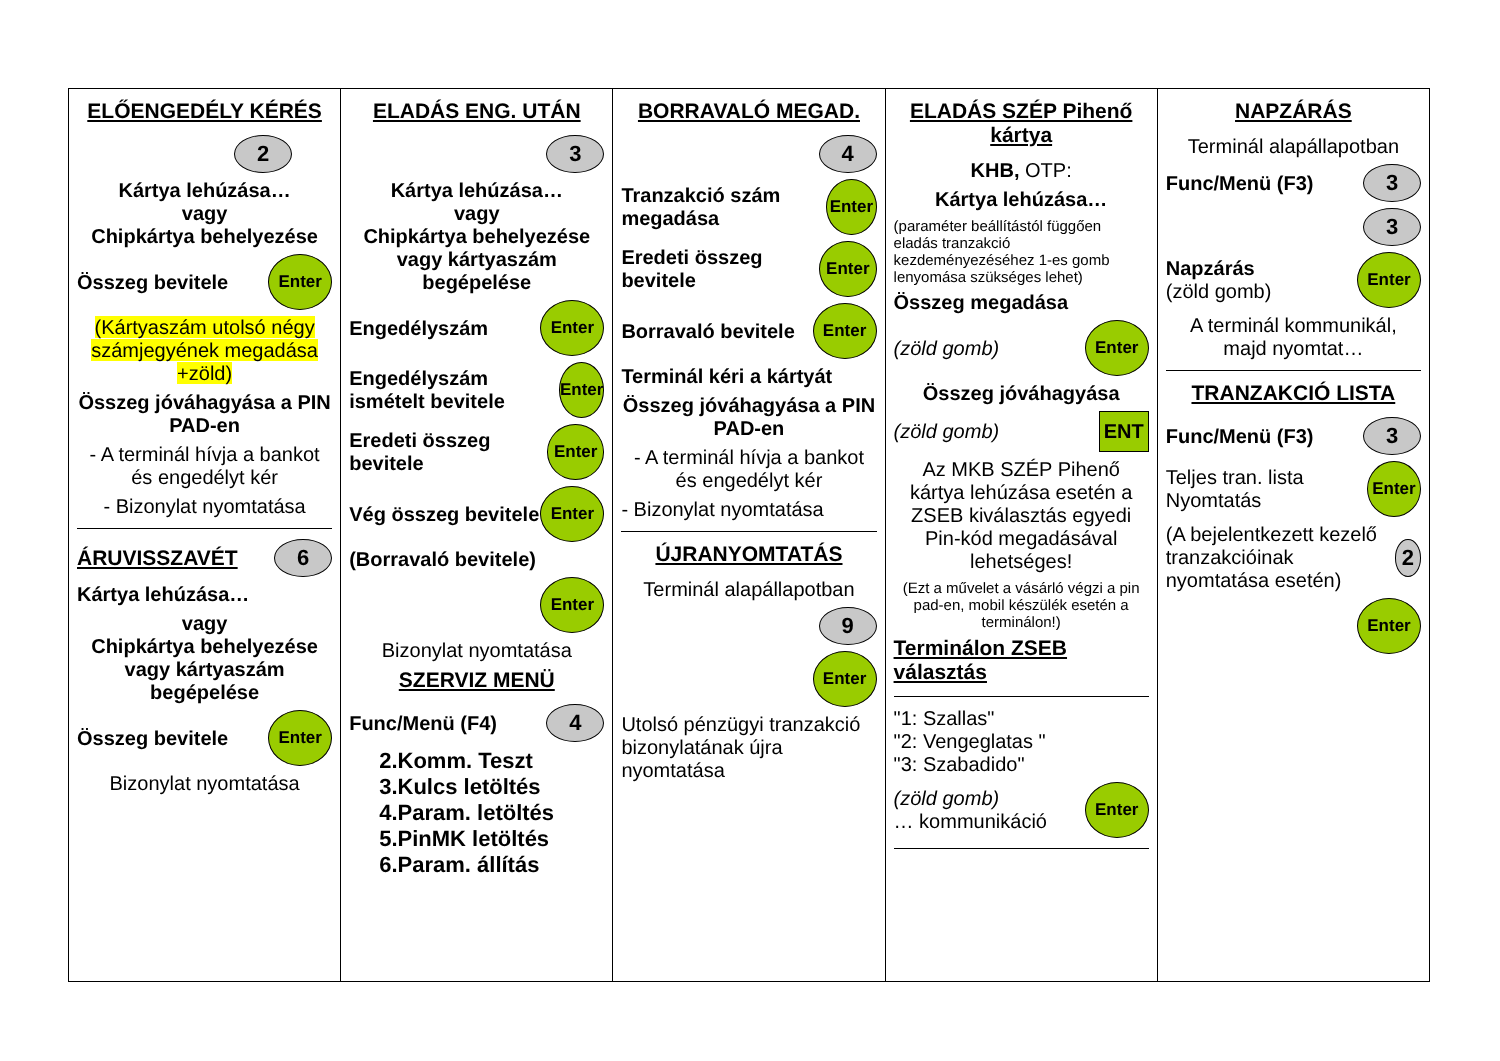| ELŐENGEDÉLY KÉRÉS 2 Kártya lehúzása… vagy Chipkártya behelyezése Összeg bevitele Enter (Kártyaszám utolsó négy számjegyének megadása +zöld) Összeg jóváhagyása a PIN PAD-en - A terminál hívja a bankot és engedélyt kér - Bizonylat nyomtatása ÁRUVISSZAVÉT 6 Kártya lehúzása… vagy Chipkártya behelyezése vagy kártyaszám begépelése Összeg bevitele Enter Bizonylat nyomtatása | ELADÁS ENG. UTÁN 3 Kártya lehúzása… vagy Chipkártya behelyezése vagy kártyaszám begépelése Engedélyszám Enter Engedélyszám ismételt bevitele Enter Eredeti összeg bevitele Enter Vég összeg bevitele Enter (Borravaló bevitele) Enter Bizonylat nyomtatása SZERVIZ MENÜ Func/Menü (F4) 4 2.Komm. Teszt 3.Kulcs letöltés 4.Param. letöltés 5.PinMK letöltés 6.Param. állítás | BORRAVALÓ MEGAD. 4 Tranzakció szám megadása Enter Eredeti összeg bevitele Enter Borravaló bevitele Enter Terminál kéri a kártyát Összeg jóváhagyása a PIN PAD-en - A terminál hívja a bankot és engedélyt kér - Bizonylat nyomtatása ÚJRANYOMTATÁS Terminál alapállapotban 9 Enter Utolsó pénzügyi tranzakció bizonylatának újra nyomtatása | ELADÁS SZÉP Pihenő kártya KHB, OTP: Kártya lehúzása… (paraméter beállítástól függően eladás tranzakció kezdeményezéséhez 1-es gomb lenyomása szükséges lehet) Összeg megadása (zöld gomb) Enter Összeg jóváhagyása (zöld gomb) ENT Az MKB SZÉP Pihenő kártya lehúzása esetén a ZSEB kiválasztás egyedi Pin-kód megadásával lehetséges! (Ezt a művelet a vásárló végzi a pin pad-en, mobil készülék esetén a terminálon!) Terminálon ZSEB választás "1: Szallas" "2: Vengeglatas " "3: Szabadido" (zöld gomb) … kommunikáció Enter | NAPZÁRÁS Terminál alapállapotban Func/Menü (F3) 3 3 Napzárás (zöld gomb) Enter A terminál kommunikál, majd nyomtat… TRANZAKCIÓ LISTA Func/Menü (F3) 3 Teljes tran. lista Nyomtatás Enter (A bejelentkezett kezelő tranzakcióinak nyomtatása esetén) 2 Enter |